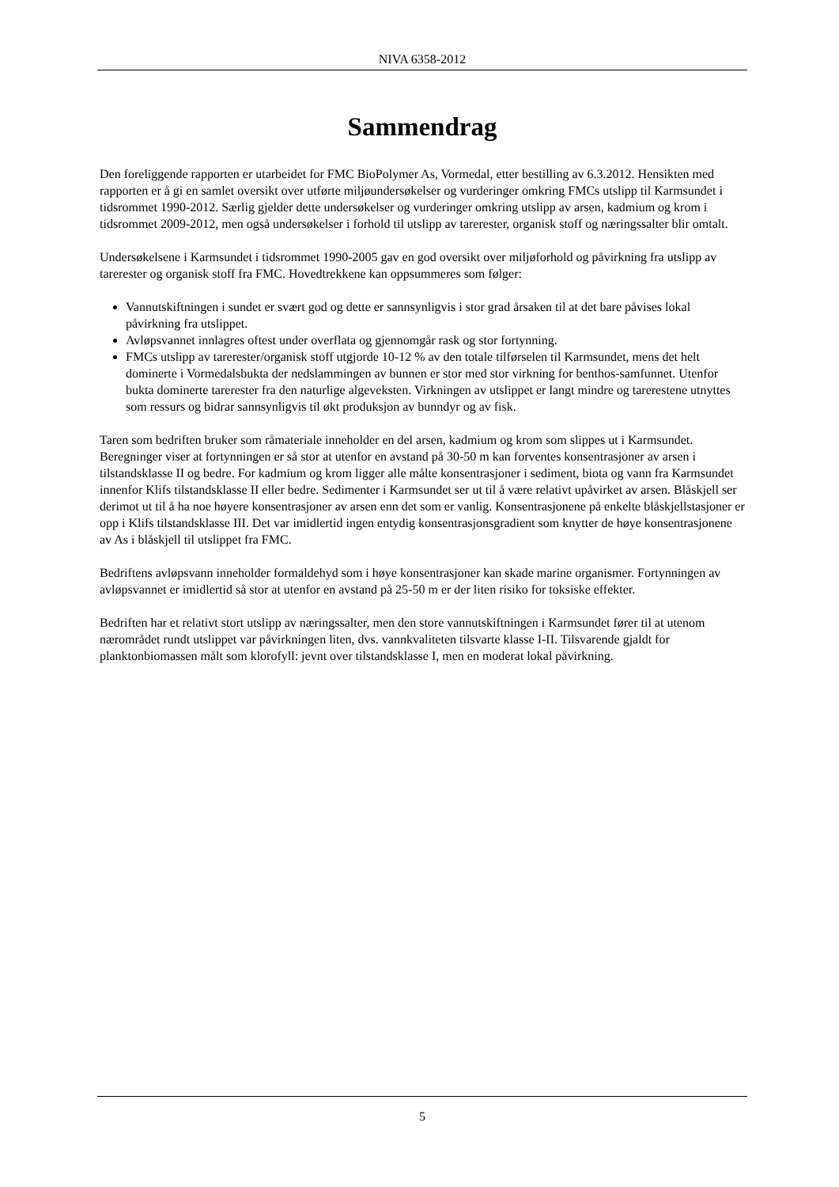NIVA 6358-2012
Sammendrag
Den foreliggende rapporten er utarbeidet for FMC BioPolymer As, Vormedal, etter bestilling av 6.3.2012. Hensikten med rapporten er å gi en samlet oversikt over utførte miljøundersøkelser og vurderinger omkring FMCs utslipp til Karmsundet i tidsrommet 1990-2012. Særlig gjelder dette undersøkelser og vurderinger omkring utslipp av arsen, kadmium og krom i tidsrommet 2009-2012, men også undersøkelser i forhold til utslipp av tarerester, organisk stoff og næringssalter blir omtalt.
Undersøkelsene i Karmsundet i tidsrommet 1990-2005 gav en god oversikt over miljøforhold og påvirkning fra utslipp av tarerester og organisk stoff fra FMC. Hovedtrekkene kan oppsummeres som følger:
Vannutskiftningen i sundet er svært god og dette er sannsynligvis i stor grad årsaken til at det bare påvises lokal påvirkning fra utslippet.
Avløpsvannet innlagres oftest under overflata og gjennomgår rask og stor fortynning.
FMCs utslipp av tarerester/organisk stoff utgjorde 10-12 % av den totale tilførselen til Karmsundet, mens det helt dominerte i Vormedalsbukta der nedslammingen av bunnen er stor med stor virkning for benthos-samfunnet. Utenfor bukta dominerte tarerester fra den naturlige algeveksten. Virkningen av utslippet er langt mindre og tarerestene utnyttes som ressurs og bidrar sannsynligvis til økt produksjon av bunndyr og av fisk.
Taren som bedriften bruker som råmateriale inneholder en del arsen, kadmium og krom som slippes ut i Karmsundet. Beregninger viser at fortynningen er så stor at utenfor en avstand på 30-50 m kan forventes konsentrasjoner av arsen i tilstandsklasse II og bedre. For kadmium og krom ligger alle målte konsentrasjoner i sediment, biota og vann fra Karmsundet innenfor Klifs tilstandsklasse II eller bedre. Sedimenter i Karmsundet ser ut til å være relativt upåvirket av arsen. Blåskjell ser derimot ut til å ha noe høyere konsentrasjoner av arsen enn det som er vanlig. Konsentrasjonene på enkelte blåskjellstasjoner er opp i Klifs tilstandsklasse III. Det var imidlertid ingen entydig konsentrasjonsgradient som knytter de høye konsentrasjonene av As i blåskjell til utslippet fra FMC.
Bedriftens avløpsvann inneholder formaldehyd som i høye konsentrasjoner kan skade marine organismer. Fortynningen av avløpsvannet er imidlertid så stor at utenfor en avstand på 25-50 m er der liten risiko for toksiske effekter.
Bedriften har et relativt stort utslipp av næringssalter, men den store vannutskiftningen i Karmsundet fører til at utenom nærområdet rundt utslippet var påvirkningen liten, dvs. vannkvaliteten tilsvarte klasse I-II. Tilsvarende gjaldt for planktonbiomassen målt som klorofyll: jevnt over tilstandsklasse I, men en moderat lokal påvirkning.
5